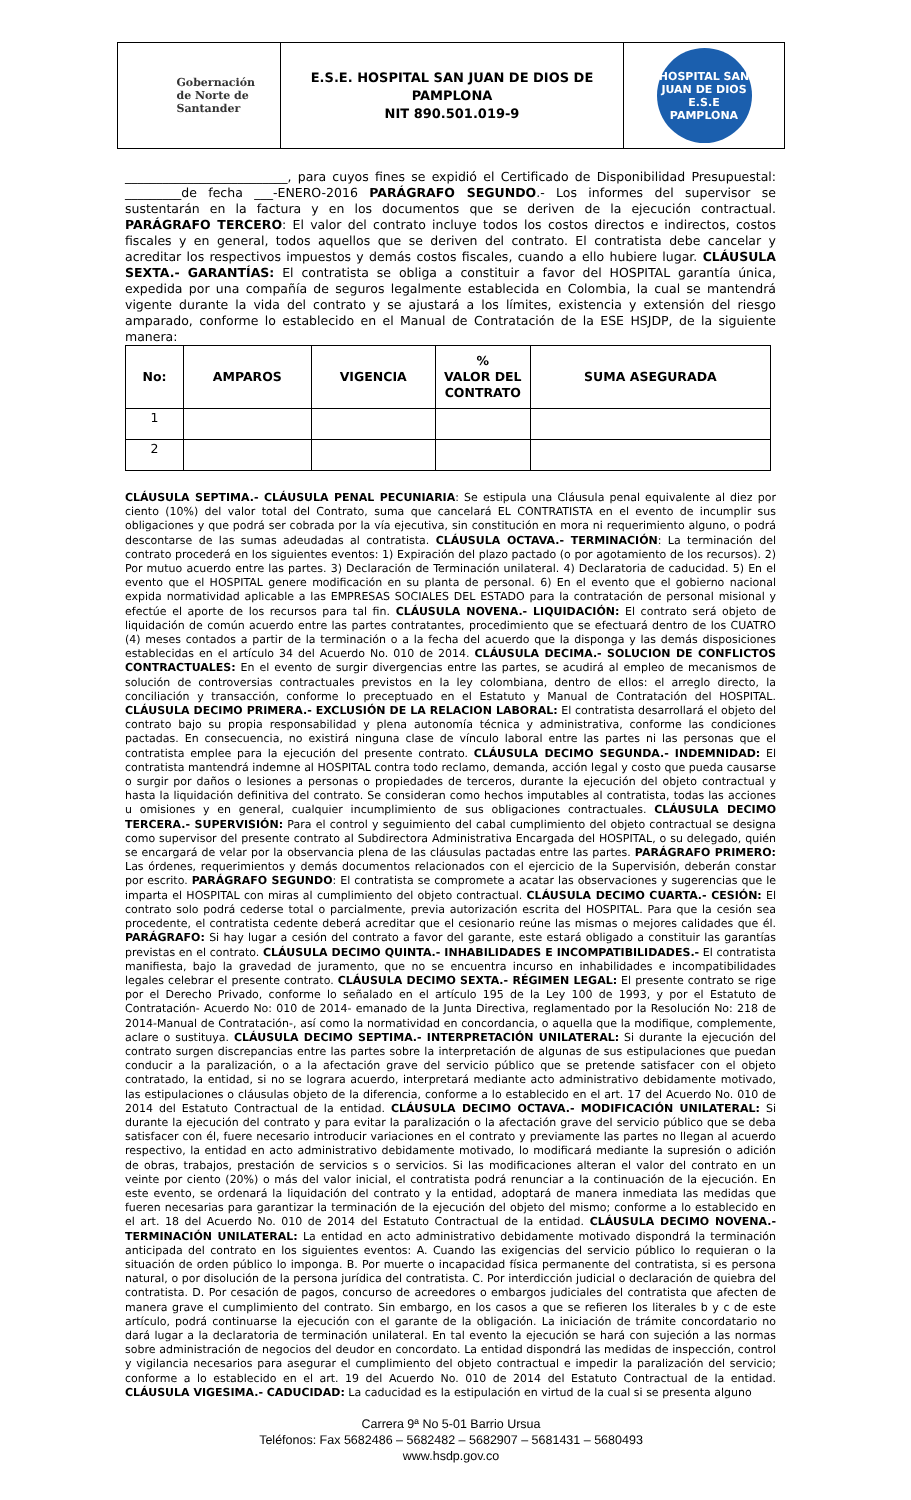| Gobernación de Norte de Santander | E.S.E. HOSPITAL SAN JUAN DE DIOS DE PAMPLONA NIT 890.501.019-9 | HOSPITAL SAN JUAN DE DIOS E.S.E PAMPLONA |
__________________________, para cuyos fines se expidió el Certificado de Disponibilidad Presupuestal: _________de fecha ___-ENERO-2016 PARÁGRAFO SEGUNDO.- Los informes del supervisor se sustentarán en la factura y en los documentos que se deriven de la ejecución contractual. PARÁGRAFO TERCERO: El valor del contrato incluye todos los costos directos e indirectos, costos fiscales y en general, todos aquellos que se deriven del contrato. El contratista debe cancelar y acreditar los respectivos impuestos y demás costos fiscales, cuando a ello hubiere lugar. CLÁUSULA SEXTA.- GARANTÍAS: El contratista se obliga a constituir a favor del HOSPITAL garantía única, expedida por una compañía de seguros legalmente establecida en Colombia, la cual se mantendrá vigente durante la vida del contrato y se ajustará a los límites, existencia y extensión del riesgo amparado, conforme lo establecido en el Manual de Contratación de la ESE HSJDP, de la siguiente manera:
| No: | AMPAROS | VIGENCIA | % VALOR DEL CONTRATO | SUMA ASEGURADA |
| --- | --- | --- | --- | --- |
| 1 | | | | |
| 2 | | | | |
CLÁUSULA SEPTIMA.- CLÁUSULA PENAL PECUNIARIA: Se estipula una Cláusula penal equivalente al diez por ciento (10%) del valor total del Contrato, suma que cancelará EL CONTRATISTA en el evento de incumplir sus obligaciones y que podrá ser cobrada por la vía ejecutiva, sin constitución en mora ni requerimiento alguno, o podrá descontarse de las sumas adeudadas al contratista. CLÁUSULA OCTAVA.- TERMINACIÓN: La terminación del contrato procederá en los siguientes eventos: 1) Expiración del plazo pactado (o por agotamiento de los recursos). 2) Por mutuo acuerdo entre las partes. 3) Declaración de Terminación unilateral. 4) Declaratoria de caducidad. 5) En el evento que el HOSPITAL genere modificación en su planta de personal. 6) En el evento que el gobierno nacional expida normatividad aplicable a las EMPRESAS SOCIALES DEL ESTADO para la contratación de personal misional y efectúe el aporte de los recursos para tal fin. CLÁUSULA NOVENA.- LIQUIDACIÓN: El contrato será objeto de liquidación de común acuerdo entre las partes contratantes, procedimiento que se efectuará dentro de los CUATRO (4) meses contados a partir de la terminación o a la fecha del acuerdo que la disponga y las demás disposiciones establecidas en el artículo 34 del Acuerdo No. 010 de 2014. CLÁUSULA DECIMA.- SOLUCION DE CONFLICTOS CONTRACTUALES: En el evento de surgir divergencias entre las partes, se acudirá al empleo de mecanismos de solución de controversias contractuales previstos en la ley colombiana, dentro de ellos: el arreglo directo, la conciliación y transacción, conforme lo preceptuado en el Estatuto y Manual de Contratación del HOSPITAL. CLÁUSULA DECIMO PRIMERA.- EXCLUSIÓN DE LA RELACION LABORAL: El contratista desarrollará el objeto del contrato bajo su propia responsabilidad y plena autonomía técnica y administrativa, conforme las condiciones pactadas. En consecuencia, no existirá ninguna clase de vínculo laboral entre las partes ni las personas que el contratista emplee para la ejecución del presente contrato. CLÁUSULA DECIMO SEGUNDA.- INDEMNIDAD: El contratista mantendrá indemne al HOSPITAL contra todo reclamo, demanda, acción legal y costo que pueda causarse o surgir por daños o lesiones a personas o propiedades de terceros, durante la ejecución del objeto contractual y hasta la liquidación definitiva del contrato. Se consideran como hechos imputables al contratista, todas las acciones u omisiones y en general, cualquier incumplimiento de sus obligaciones contractuales. CLÁUSULA DECIMO TERCERA.- SUPERVISIÓN: Para el control y seguimiento del cabal cumplimiento del objeto contractual se designa como supervisor del presente contrato al Subdirectora Administrativa Encargada del HOSPITAL, o su delegado, quién se encargará de velar por la observancia plena de las cláusulas pactadas entre las partes. PARÁGRAFO PRIMERO: Las órdenes, requerimientos y demás documentos relacionados con el ejercicio de la Supervisión, deberán constar por escrito. PARÁGRAFO SEGUNDO: El contratista se compromete a acatar las observaciones y sugerencias que le imparta el HOSPITAL con miras al cumplimiento del objeto contractual. CLÁUSULA DECIMO CUARTA.- CESIÓN: El contrato solo podrá cederse total o parcialmente, previa autorización escrita del HOSPITAL. Para que la cesión sea procedente, el contratista cedente deberá acreditar que el cesionario reúne las mismas o mejores calidades que él. PARÁGRAFO: Si hay lugar a cesión del contrato a favor del garante, este estará obligado a constituir las garantías previstas en el contrato. CLÁUSULA DECIMO QUINTA.- INHABILIDADES E INCOMPATIBILIDADES.- El contratista manifiesta, bajo la gravedad de juramento, que no se encuentra incurso en inhabilidades e incompatibilidades legales celebrar el presente contrato. CLÁUSULA DECIMO SEXTA.- RÉGIMEN LEGAL: El presente contrato se rige por el Derecho Privado, conforme lo señalado en el artículo 195 de la Ley 100 de 1993, y por el Estatuto de Contratación- Acuerdo No: 010 de 2014- emanado de la Junta Directiva, reglamentado por la Resolución No: 218 de 2014-Manual de Contratación-, así como la normatividad en concordancia, o aquella que la modifique, complemente, aclare o sustituya. CLÁUSULA DECIMO SEPTIMA.- INTERPRETACIÓN UNILATERAL: Si durante la ejecución del contrato surgen discrepancias entre las partes sobre la interpretación de algunas de sus estipulaciones que puedan conducir a la paralización, o a la afectación grave del servicio público que se pretende satisfacer con el objeto contratado, la entidad, si no se lograra acuerdo, interpretará mediante acto administrativo debidamente motivado, las estipulaciones o cláusulas objeto de la diferencia, conforme a lo establecido en el art. 17 del Acuerdo No. 010 de 2014 del Estatuto Contractual de la entidad. CLÁUSULA DECIMO OCTAVA.- MODIFICACIÓN UNILATERAL: Si durante la ejecución del contrato y para evitar la paralización o la afectación grave del servicio público que se deba satisfacer con él, fuere necesario introducir variaciones en el contrato y previamente las partes no llegan al acuerdo respectivo, la entidad en acto administrativo debidamente motivado, lo modificará mediante la supresión o adición de obras, trabajos, prestación de servicios s o servicios. Si las modificaciones alteran el valor del contrato en un veinte por ciento (20%) o más del valor inicial, el contratista podrá renunciar a la continuación de la ejecución. En este evento, se ordenará la liquidación del contrato y la entidad, adoptará de manera inmediata las medidas que fueren necesarias para garantizar la terminación de la ejecución del objeto del mismo; conforme a lo establecido en el art. 18 del Acuerdo No. 010 de 2014 del Estatuto Contractual de la entidad. CLÁUSULA DECIMO NOVENA.- TERMINACIÓN UNILATERAL: La entidad en acto administrativo debidamente motivado dispondrá la terminación anticipada del contrato en los siguientes eventos: A. Cuando las exigencias del servicio público lo requieran o la situación de orden público lo imponga. B. Por muerte o incapacidad física permanente del contratista, si es persona natural, o por disolución de la persona jurídica del contratista. C. Por interdicción judicial o declaración de quiebra del contratista. D. Por cesación de pagos, concurso de acreedores o embargos judiciales del contratista que afecten de manera grave el cumplimiento del contrato. Sin embargo, en los casos a que se refieren los literales b y c de este artículo, podrá continuarse la ejecución con el garante de la obligación. La iniciación de trámite concordatario no dará lugar a la declaratoria de terminación unilateral. En tal evento la ejecución se hará con sujeción a las normas sobre administración de negocios del deudor en concordato. La entidad dispondrá las medidas de inspección, control y vigilancia necesarios para asegurar el cumplimiento del objeto contractual e impedir la paralización del servicio; conforme a lo establecido en el art. 19 del Acuerdo No. 010 de 2014 del Estatuto Contractual de la entidad. CLÁUSULA VIGESIMA.- CADUCIDAD: La caducidad es la estipulación en virtud de la cual si se presenta alguno
Carrera 9ª No 5-01 Barrio Ursua
Teléfonos: Fax 5682486 – 5682482 – 5682907 – 5681431 – 5680493
www.hsdp.gov.co